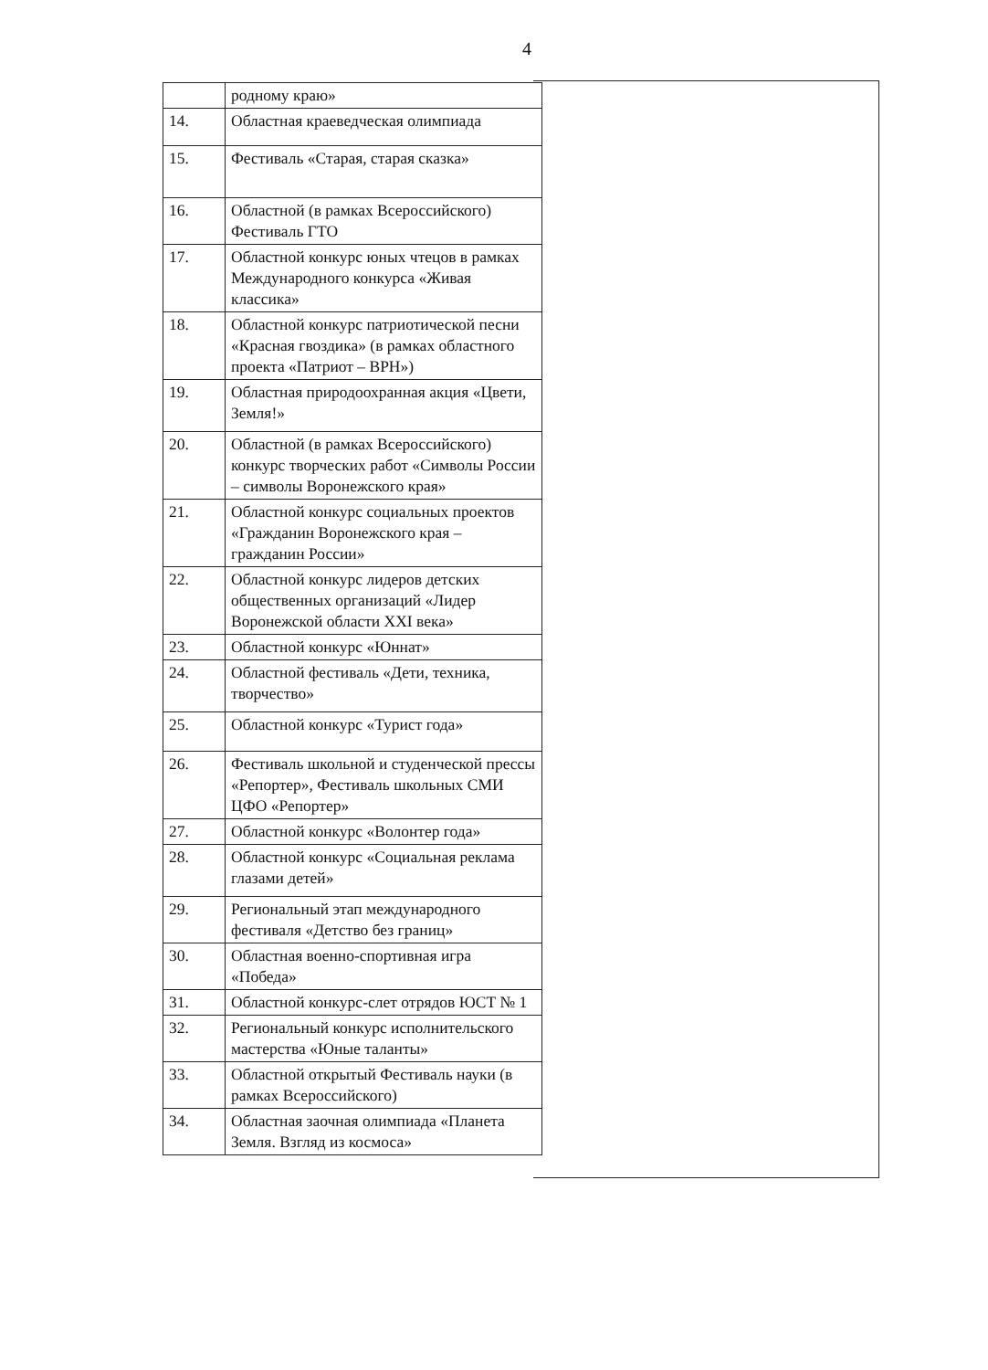4
| | родному краю» |
| 14. | Областная краеведческая олимпиада |
| 15. | Фестиваль «Старая, старая сказка» |
| 16. | Областной (в рамках Всероссийского) Фестиваль ГТО |
| 17. | Областной конкурс юных чтецов в рамках Международного конкурса «Живая классика» |
| 18. | Областной конкурс патриотической песни «Красная гвоздика» (в рамках областного проекта «Патриот – ВРН») |
| 19. | Областная природоохранная акция «Цвети, Земля!» |
| 20. | Областной (в рамках Всероссийского) конкурс творческих работ «Символы России – символы Воронежского края» |
| 21. | Областной конкурс социальных проектов «Гражданин Воронежского края – гражданин России» |
| 22. | Областной конкурс лидеров детских общественных организаций «Лидер Воронежской области XXI века» |
| 23. | Областной конкурс «Юннат» |
| 24. | Областной фестиваль «Дети, техника, творчество» |
| 25. | Областной конкурс «Турист года» |
| 26. | Фестиваль школьной и студенческой прессы «Репортер», Фестиваль школьных СМИ ЦФО «Репортер» |
| 27. | Областной конкурс «Волонтер года» |
| 28. | Областной конкурс «Социальная реклама глазами детей» |
| 29. | Региональный этап международного фестиваля «Детство без границ» |
| 30. | Областная военно-спортивная игра «Победа» |
| 31. | Областной конкурс-слет отрядов ЮСТ № 1 |
| 32. | Региональный конкурс исполнительского мастерства «Юные таланты» |
| 33. | Областной открытый Фестиваль науки (в рамках Всероссийского) |
| 34. | Областная заочная олимпиада «Планета Земля. Взгляд из космоса» |